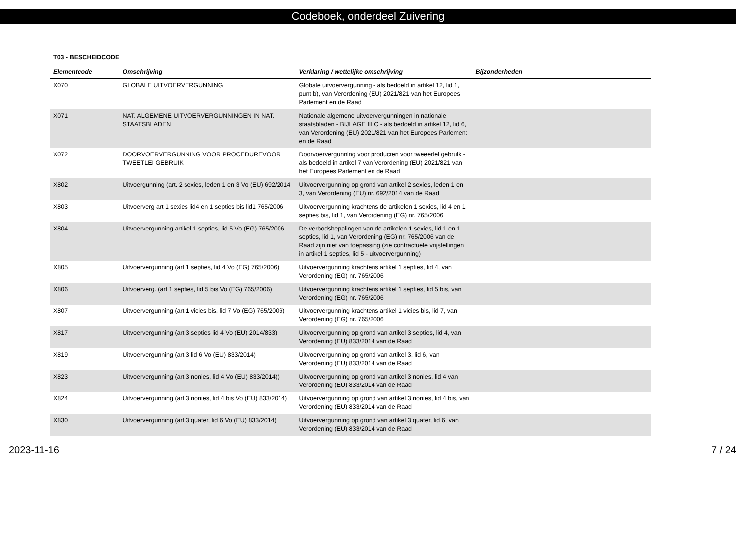Codeboek, onderdeel Zuivering
| T03 - BESCHEIDCODE | | | |
| --- | --- | --- | --- |
| Elementcode | Omschrijving | Verklaring / wettelijke omschrijving | Bijzonderheden |
| X070 | GLOBALE UITVOERVERGUNNING | Globale uitvoervergunning - als bedoeld in artikel 12, lid 1, punt b), van Verordening (EU) 2021/821 van het Europees Parlement en de Raad | |
| X071 | NAT. ALGEMENE UITVOERVERGUNNINGEN IN NAT. STAATSBLADEN | Nationale algemene uitvoervergunningen in nationale staatsbladen - BIJLAGE III C - als bedoeld in artikel 12, lid 6, van Verordening (EU) 2021/821 van het Europees Parlement en de Raad | |
| X072 | DOORVOERVERGUNNING VOOR PROCEDUREVOOR TWEETLEI GEBRUIK | Doorvoervergunning voor producten voor tweeerlei gebruik - als bedoeld in artikel 7 van Verordening (EU) 2021/821 van het Europees Parlement en de Raad | |
| X802 | Uitvoergunning (art. 2 sexies, leden 1 en 3 Vo (EU) 692/2014 | Uitvoervergunning op grond van artikel 2 sexies, leden 1 en 3, van Verordening (EU) nr. 692/2014 van de Raad | |
| X803 | Uitvoerverg art 1 sexies lid4 en 1 septies bis lid1 765/2006 | Uitvoervergunning krachtens de artikelen 1 sexies, lid 4 en 1 septies bis, lid 1, van Verordening (EG) nr. 765/2006 | |
| X804 | Uitvoervergunning artikel 1 septies, lid 5 Vo (EG) 765/2006 | De verbodsbepalingen van de artikelen 1 sexies, lid 1 en 1 septies, lid 1, van Verordening (EG) nr. 765/2006 van de Raad zijn niet van toepassing (zie contractuele vrijstellingen in artikel 1 septies, lid 5 - uitvoervergunning) | |
| X805 | Uitvoervergunning (art 1 septies, lid 4 Vo (EG) 765/2006) | Uitvoervergunning krachtens artikel 1 septies, lid 4, van Verordening (EG) nr. 765/2006 | |
| X806 | Uitvoerverg. (art 1 septies, lid 5 bis Vo (EG) 765/2006) | Uitvoervergunning krachtens artikel 1 septies, lid 5 bis, van Verordening (EG) nr. 765/2006 | |
| X807 | Uitvoervergunning (art 1 vicies bis, lid 7 Vo (EG) 765/2006) | Uitvoervergunning krachtens artikel 1 vicies bis, lid 7, van Verordening (EG) nr. 765/2006 | |
| X817 | Uitvoervergunning (art 3 septies lid 4 Vo (EU) 2014/833) | Uitvoervergunning op grond van artikel 3 septies, lid 4, van Verordening (EU) 833/2014 van de Raad | |
| X819 | Uitvoervergunning (art 3 lid 6 Vo (EU) 833/2014) | Uitvoervergunning op grond van artikel 3, lid 6, van Verordening (EU) 833/2014 van de Raad | |
| X823 | Uitvoervergunning (art 3 nonies, lid 4 Vo (EU) 833/2014)) | Uitvoervergunning op grond van artikel 3 nonies, lid 4 van Verordening (EU) 833/2014 van de Raad | |
| X824 | Uitvoervergunning (art 3 nonies, lid 4 bis Vo (EU) 833/2014) | Uitvoervergunning op grond van artikel 3 nonies, lid 4 bis, van Verordening (EU) 833/2014 van de Raad | |
| X830 | Uitvoervergunning (art 3 quater, lid 6 Vo (EU) 833/2014) | Uitvoervergunning op grond van artikel 3 quater, lid 6, van Verordening (EU) 833/2014 van de Raad | |
2023-11-16 7 / 24